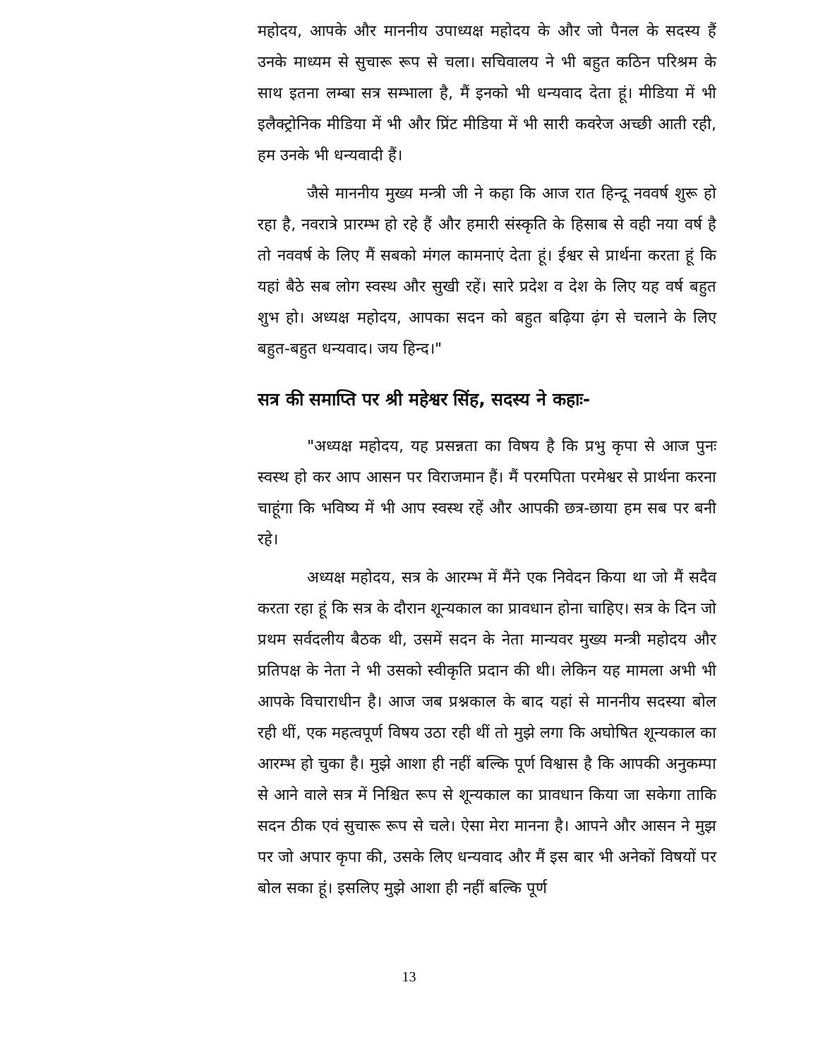महोदय, आपके और माननीय उपाध्यक्ष महोदय के और जो पैनल के सदस्य हैं उनके माध्यम से सुचारू रूप से चला। सचिवालय ने भी बहुत कठिन परिश्रम के साथ इतना लम्बा सत्र सम्भाला है, मैं इनको भी धन्यवाद देता हूं। मीडिया में भी इलैक्ट्रोनिक मीडिया में भी और प्रिंट मीडिया में भी सारी कवरेज अच्छी आती रही, हम उनके भी धन्यवादी हैं।
जैसे माननीय मुख्य मन्त्री जी ने कहा कि आज रात हिन्दू नववर्ष शुरू हो रहा है, नवरात्रे प्रारम्भ हो रहे हैं और हमारी संस्कृति के हिसाब से वही नया वर्ष है तो नववर्ष के लिए मैं सबको मंगल कामनाएं देता हूं। ईश्वर से प्रार्थना करता हूं कि यहां बैठे सब लोग स्वस्थ और सुखी रहें। सारे प्रदेश व देश के लिए यह वर्ष बहुत शुभ हो। अध्यक्ष महोदय, आपका सदन को बहुत बढ़िया ढ़ंग से चलाने के लिए बहुत-बहुत धन्यवाद। जय हिन्द।"
सत्र की समाप्ति पर श्री महेश्वर सिंह, सदस्य ने कहाः-
"अध्यक्ष महोदय, यह प्रसन्नता का विषय है कि प्रभु कृपा से आज पुनः स्वस्थ हो कर आप आसन पर विराजमान हैं। मैं परमपिता परमेश्वर से प्रार्थना करना चाहूंगा कि भविष्य में भी आप स्वस्थ रहें और आपकी छत्र-छाया हम सब पर बनी रहे।
अध्यक्ष महोदय, सत्र के आरम्भ में मैंने एक निवेदन किया था जो मैं सदैव करता रहा हूं कि सत्र के दौरान शून्यकाल का प्रावधान होना चाहिए। सत्र के दिन जो प्रथम सर्वदलीय बैठक थी, उसमें सदन के नेता मान्यवर मुख्य मन्त्री महोदय और प्रतिपक्ष के नेता ने भी उसको स्वीकृति प्रदान की थी। लेकिन यह मामला अभी भी आपके विचाराधीन है। आज जब प्रश्नकाल के बाद यहां से माननीय सदस्या बोल रही थीं, एक महत्वपूर्ण विषय उठा रही थीं तो मुझे लगा कि अघोषित शून्यकाल का आरम्भ हो चुका है। मुझे आशा ही नहीं बल्कि पूर्ण विश्वास है कि आपकी अनुकम्पा से आने वाले सत्र में निश्चित रूप से शून्यकाल का प्रावधान किया जा सकेगा ताकि सदन ठीक एवं सुचारू रूप से चले। ऐसा मेरा मानना है। आपने और आसन ने मुझ पर जो अपार कृपा की, उसके लिए धन्यवाद और मैं इस बार भी अनेकों विषयों पर बोल सका हूं। इसलिए मुझे आशा ही नहीं बल्कि पूर्ण
13